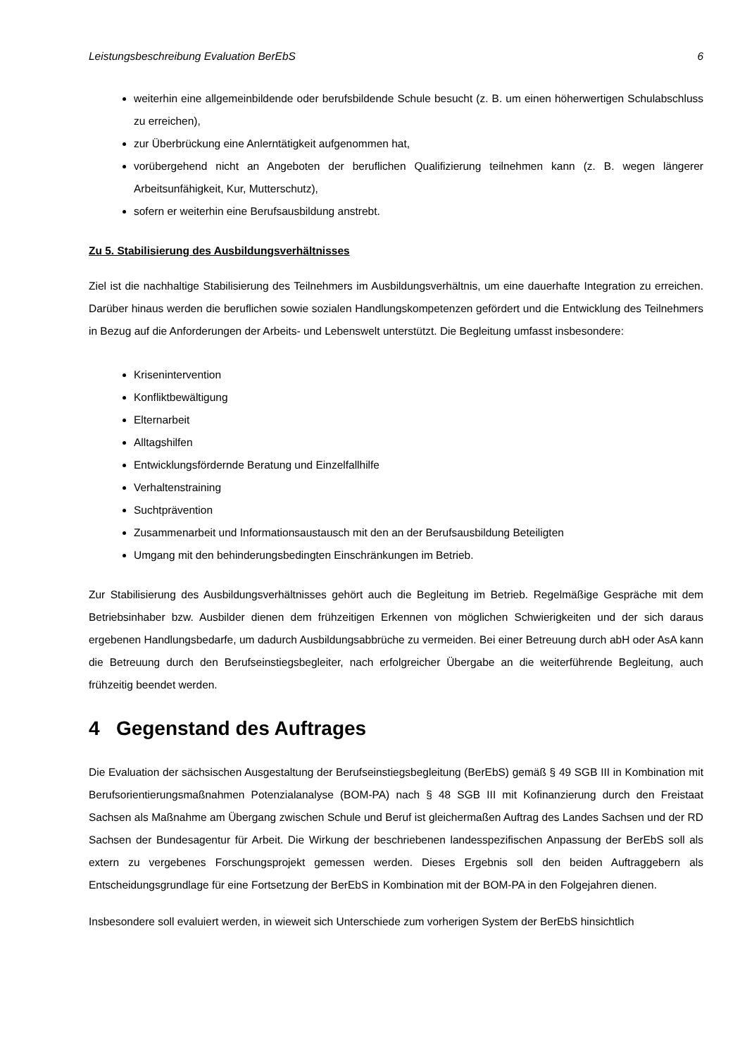Leistungsbeschreibung Evaluation BerEbS 6
weiterhin eine allgemeinbildende oder berufsbildende Schule besucht (z. B. um einen höherwertigen Schulabschluss zu erreichen),
zur Überbrückung eine Anlerntätigkeit aufgenommen hat,
vorübergehend nicht an Angeboten der beruflichen Qualifizierung teilnehmen kann (z. B. wegen längerer Arbeitsunfähigkeit, Kur, Mutterschutz),
sofern er weiterhin eine Berufsausbildung anstrebt.
Zu 5. Stabilisierung des Ausbildungsverhältnisses
Ziel ist die nachhaltige Stabilisierung des Teilnehmers im Ausbildungsverhältnis, um eine dauerhafte Integration zu erreichen. Darüber hinaus werden die beruflichen sowie sozialen Handlungskompetenzen gefördert und die Entwicklung des Teilnehmers in Bezug auf die Anforderungen der Arbeits- und Lebenswelt unterstützt. Die Begleitung umfasst insbesondere:
Krisenintervention
Konfliktbewältigung
Elternarbeit
Alltagshilfen
Entwicklungsfördernde Beratung und Einzelfallhilfe
Verhaltenstraining
Suchtprävention
Zusammenarbeit und Informationsaustausch mit den an der Berufsausbildung Beteiligten
Umgang mit den behinderungsbedingten Einschränkungen im Betrieb.
Zur Stabilisierung des Ausbildungsverhältnisses gehört auch die Begleitung im Betrieb. Regelmäßige Gespräche mit dem Betriebsinhaber bzw. Ausbilder dienen dem frühzeitigen Erkennen von möglichen Schwierigkeiten und der sich daraus ergebenen Handlungsbedarfe, um dadurch Ausbildungsabbrüche zu vermeiden. Bei einer Betreuung durch abH oder AsA kann die Betreuung durch den Berufseinstiegsbegleiter, nach erfolgreicher Übergabe an die weiterführende Begleitung, auch frühzeitig beendet werden.
4 Gegenstand des Auftrages
Die Evaluation der sächsischen Ausgestaltung der Berufseinstiegsbegleitung (BerEbS) gemäß § 49 SGB III in Kombination mit Berufsorientierungsmaßnahmen Potenzialanalyse (BOM-PA) nach § 48 SGB III mit Kofinanzierung durch den Freistaat Sachsen als Maßnahme am Übergang zwischen Schule und Beruf ist gleichermaßen Auftrag des Landes Sachsen und der RD Sachsen der Bundesagentur für Arbeit. Die Wirkung der beschriebenen landesspezifischen Anpassung der BerEbS soll als extern zu vergebenes Forschungsprojekt gemessen werden. Dieses Ergebnis soll den beiden Auftraggebern als Entscheidungsgrundlage für eine Fortsetzung der BerEbS in Kombination mit der BOM-PA in den Folgejahren dienen.
Insbesondere soll evaluiert werden, in wieweit sich Unterschiede zum vorherigen System der BerEbS hinsichtlich